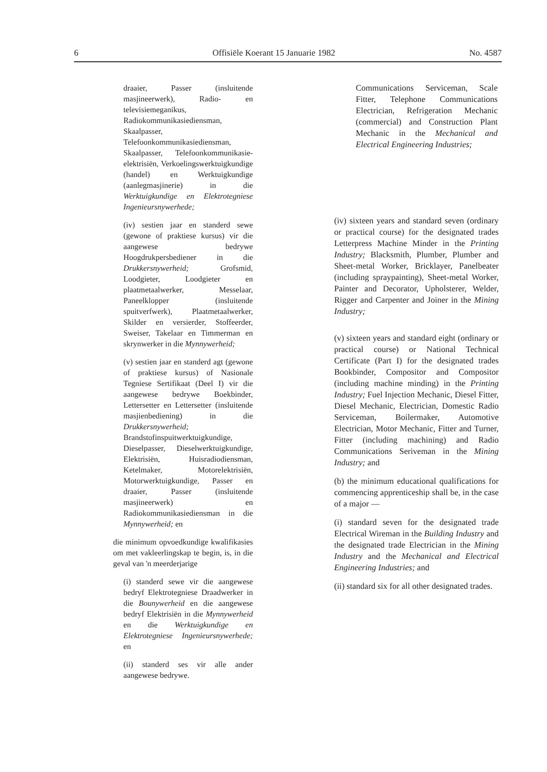6 Offisiële Koerant 15 Januarie 1982 No. 4587
draaier, Passer (insluitende masjineerwerk), Radio- en televisiemeganikus, Radiokommunikasiediensman, Skaalpasser, Telefoonkommunikasiediensman, Skaalpasser, Telefoonkommunikasie-elektrisiën, Verkoelingswerktuigkundige (handel) en Werktuigkundige (aanlegmasjinerie) in die Werktuigkundige en Elektrotegniese Ingenieursnywerhede;
(iv) sestien jaar en standerd sewe (gewone of praktiese kursus) vir die aangewese bedrywe Hoogdrukpersbediener in die Drukkersnywerheid; Grofsmid, Loodgieter, Loodgieter en plaatmetaalwerker, Messelaar, Paneelklopper (insluitende spuitverfwerk), Plaatmetaalwerker, Skilder en versierder, Stoffeerder, Sweiser, Takelaar en Timmerman en skrynwerker in die Mynnywerheid;
(v) sestien jaar en standerd agt (gewone of praktiese kursus) of Nasionale Tegniese Sertifikaat (Deel I) vir die aangewese bedrywe Boekbinder, Lettersetter en Lettersetter (insluitende masjienbediening) in die Drukkersnywerheid; Brandstofinspuitwerktuigkundige, Dieselpasser, Dieselwerktuigkundige, Elektrisiën, Huisradiodiensman, Ketelmaker, Motorelektrisiën, Motorwerktuigkundige, Passer en draaier, Passer (insluitende masjineerwerk) en Radiokommunikasiediensman in die Mynnywerheid; en
die minimum opvoedkundige kwalifikasies om met vakleerlingskap te begin, is, in die geval van 'n meerderjarige
(i) standerd sewe vir die aangewese bedryf Elektrotegniese Draadwerker in die Bounywerheid en die aangewese bedryf Elektrisiën in die Mynnywerheid en die Werktuigkundige en Elektrotegniese Ingenieursnywerhede; en
(ii) standerd ses vir alle ander aangewese bedrywe.
Communications Serviceman, Scale Fitter, Telephone Communications Electrician, Refrigeration Mechanic (commercial) and Construction Plant Mechanic in the Mechanical and Electrical Engineering Industries;
(iv) sixteen years and standard seven (ordinary or practical course) for the designated trades Letterpress Machine Minder in the Printing Industry; Blacksmith, Plumber, Plumber and Sheet-metal Worker, Bricklayer, Panelbeater (including spraypainting), Sheet-metal Worker, Painter and Decorator, Upholsterer, Welder, Rigger and Carpenter and Joiner in the Mining Industry;
(v) sixteen years and standard eight (ordinary or practical course) or National Technical Certificate (Part I) for the designated trades Bookbinder, Compositor and Compositor (including machine minding) in the Printing Industry; Fuel Injection Mechanic, Diesel Fitter, Diesel Mechanic, Electrician, Domestic Radio Serviceman, Boilermaker, Automotive Electrician, Motor Mechanic, Fitter and Turner, Fitter (including machining) and Radio Communications Seriveman in the Mining Industry; and
(b) the minimum educational qualifications for commencing apprenticeship shall be, in the case of a major —
(i) standard seven for the designated trade Electrical Wireman in the Building Industry and the designated trade Electrician in the Mining Industry and the Mechanical and Electrical Engineering Industries; and
(ii) standard six for all other designated trades.